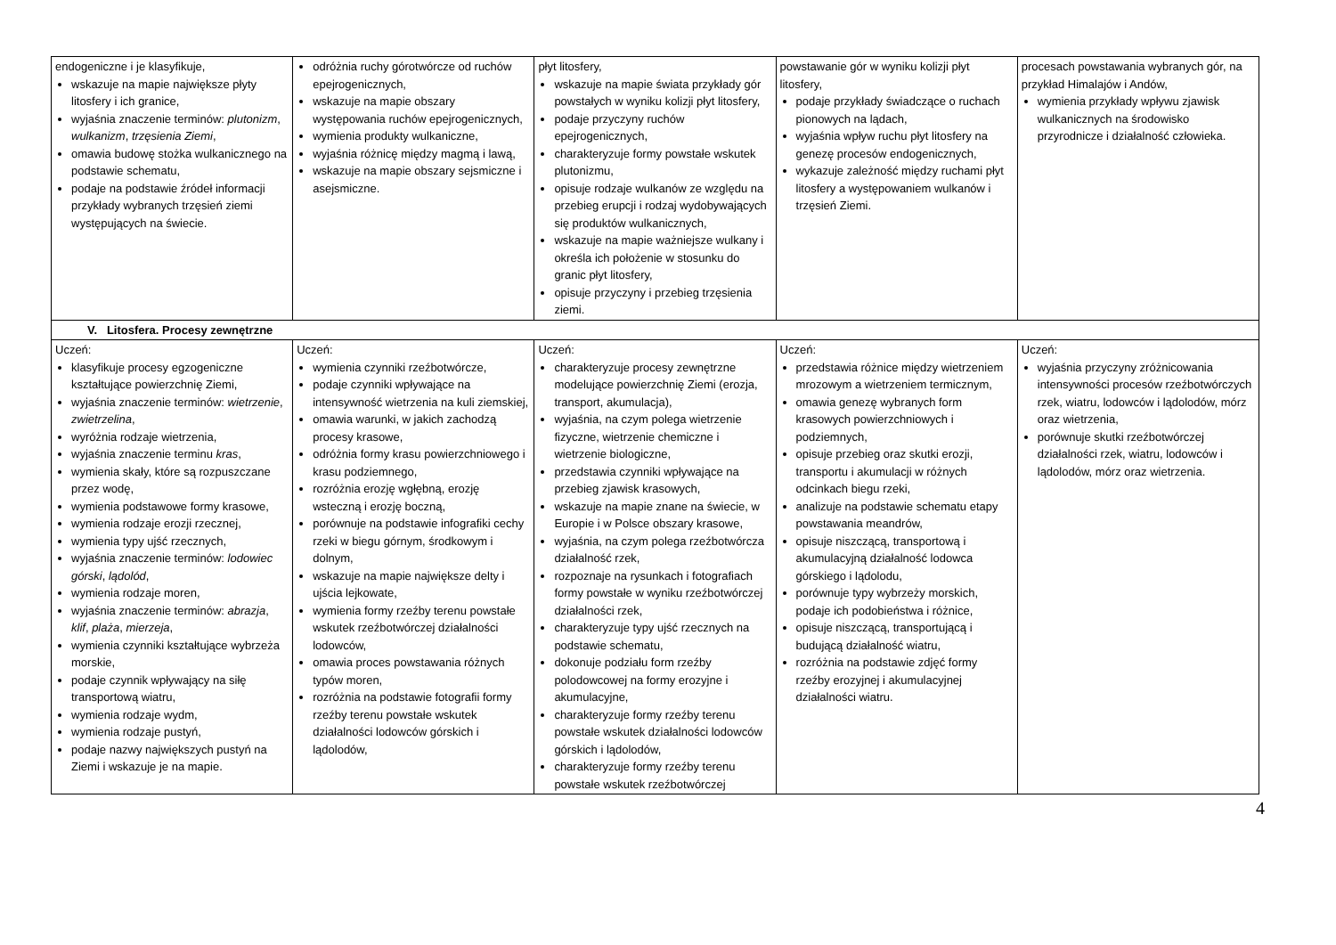| endogeniczne i je klasyfikuje, wskazuje na mapie największe płyty litosfery i ich granice, wyjaśnia znaczenie terminów: plutonizm , wulkanizm , trzęsienia Ziemi , omawia budowę stożka wulkanicznego na podstawie schematu, podaje na podstawie źródeł informacji przykłady wybranych trzęsień ziemi występujących na świecie. | odróżnia ruchy górotwórcze od ruchów epejrogenicznych, wskazuje na mapie obszary występowania ruchów epejrogenicznych, wymienia produkty wulkaniczne, wyjaśnia różnicę między magmą i lawą, wskazuje na mapie obszary sejsmiczne i asejsmiczne. | płyt litosfery, wskazuje na mapie świata przykłady gór powstałych w wyniku kolizji płyt litosfery, podaje przyczyny ruchów epejrogenicznych, charakteryzuje formy powstałe wskutek plutonizmu, opisuje rodzaje wulkanów ze względu na przebieg erupcji i rodzaj wydobywających się produktów wulkanicznych, wskazuje na mapie ważniejsze wulkany i określa ich położenie w stosunku do granic płyt litosfery, opisuje przyczyny i przebieg trzęsienia ziemi. | powstawanie gór w wyniku kolizji płyt litosfery, podaje przykłady świadczące o ruchach pionowych na lądach, wyjaśnia wpływ ruchu płyt litosfery na genezę procesów endogenicznych, wykazuje zależność między ruchami płyt litosfery a występowaniem wulkanów i trzęsień Ziemi. | procesach powstawania wybranych gór, na przykład Himalajów i Andów, wymienia przykłady wpływu zjawisk wulkanicznych na środowisko przyrodnicze i działalność człowieka. |
| V. Litosfera. Procesy zewnętrzne | | | | |
| Uczeń: klasyfikuje procesy egzogeniczne kształtujące powierzchnię Ziemi, wyjaśnia znaczenie terminów: wietrzenie , zwietrzelina , wyróżnia rodzaje wietrzenia, wyjaśnia znaczenie terminu kras , wymienia skały, które są rozpuszczane przez wodę, wymienia podstawowe formy krasowe, wymienia rodzaje erozji rzecznej, wymienia typy ujść rzecznych, wyjaśnia znaczenie terminów: lodowiec górski , lądolód , wymienia rodzaje moren, wyjaśnia znaczenie terminów: abrazja , klif , plaża , mierzeja , wymienia czynniki kształtujące wybrzeża morskie, podaje czynnik wpływający na siłę transportową wiatru, wymienia rodzaje wydm, wymienia rodzaje pustyń, podaje nazwy największych pustyń na Ziemi i wskazuje je na mapie. | Uczeń: wymienia czynniki rzeźbotwórcze, podaje czynniki wpływające na intensywność wietrzenia na kuli ziemskiej, omawia warunki, w jakich zachodzą procesy krasowe, odróżnia formy krasu powierzchniowego i krasu podziemnego, rozróżnia erozję wgłębną, erozję wsteczną i erozję boczną, porównuje na podstawie infografiki cechy rzeki w biegu górnym, środkowym i dolnym, wskazuje na mapie największe delty i ujścia lejkowate, wymienia formy rzeźby terenu powstałe wskutek rzeźbotwórczej działalności lodowców, omawia proces powstawania różnych typów moren, rozróżnia na podstawie fotografii formy rzeźby terenu powstałe wskutek działalności lodowców górskich i lądolodów, | Uczeń: charakteryzuje procesy zewnętrzne modelujące powierzchnię Ziemi (erozja, transport, akumulacja), wyjaśnia, na czym polega wietrzenie fizyczne, wietrzenie chemiczne i wietrzenie biologiczne, przedstawia czynniki wpływające na przebieg zjawisk krasowych, wskazuje na mapie znane na świecie, w Europie i w Polsce obszary krasowe, wyjaśnia, na czym polega rzeźbotwórcza działalność rzek, rozpoznaje na rysunkach i fotografiach formy powstałe w wyniku rzeźbotwórczej działalności rzek, charakteryzuje typy ujść rzecznych na podstawie schematu, dokonuje podziału form rzeźby polodowcowej na formy erozyjne i akumulacyjne, charakteryzuje formy rzeźby terenu powstałe wskutek działalności lodowców górskich i lądolodów, charakteryzuje formy rzeźby terenu powstałe wskutek rzeźbotwórczej | Uczeń: przedstawia różnice między wietrzeniem mrozowym a wietrzeniem termicznym, omawia genezę wybranych form krasowych powierzchniowych i podziemnych, opisuje przebieg oraz skutki erozji, transportu i akumulacji w różnych odcinkach biegu rzeki, analizuje na podstawie schematu etapy powstawania meandrów, opisuje niszczącą, transportową i akumulacyjną działalność lodowca górskiego i lądolodu, porównuje typy wybrzeży morskich, podaje ich podobieństwa i różnice, opisuje niszczącą, transportującą i budującą działalność wiatru, rozróżnia na podstawie zdjęć formy rzeźby erozyjnej i akumulacyjnej działalności wiatru. | Uczeń: wyjaśnia przyczyny zróżnicowania intensywności procesów rzeźbotwórczych rzek, wiatru, lodowców i lądolodów, mórz oraz wietrzenia, porównuje skutki rzeźbotwórczej działalności rzek, wiatru, lodowców i lądolodów, mórz oraz wietrzenia. |
4